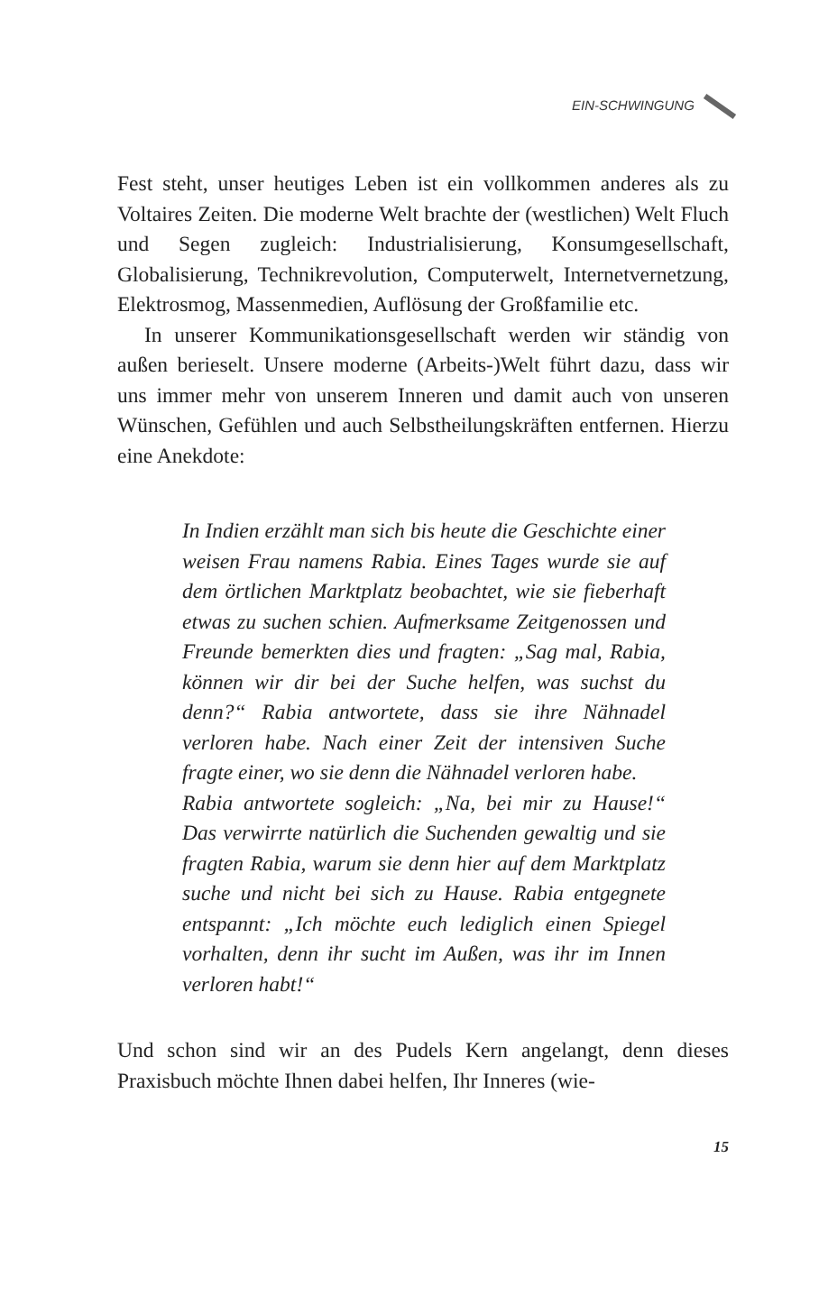EIN-SCHWINGUNG
Fest steht, unser heutiges Leben ist ein vollkommen anderes als zu Voltaires Zeiten. Die moderne Welt brachte der (westlichen) Welt Fluch und Segen zugleich: Industrialisierung, Konsumgesellschaft, Globalisierung, Technikrevolution, Computerwelt, Internetvernetzung, Elektrosmog, Massenmedien, Auflösung der Großfamilie etc.
In unserer Kommunikationsgesellschaft werden wir ständig von außen berieselt. Unsere moderne (Arbeits-)Welt führt dazu, dass wir uns immer mehr von unserem Inneren und damit auch von unseren Wünschen, Gefühlen und auch Selbstheilungskräften entfernen. Hierzu eine Anekdote:
In Indien erzählt man sich bis heute die Geschichte einer weisen Frau namens Rabia. Eines Tages wurde sie auf dem örtlichen Marktplatz beobachtet, wie sie fieberhaft etwas zu suchen schien. Aufmerksame Zeitgenossen und Freunde bemerkten dies und fragten: „Sag mal, Rabia, können wir dir bei der Suche helfen, was suchst du denn?“ Rabia antwortete, dass sie ihre Nähnadel verloren habe. Nach einer Zeit der intensiven Suche fragte einer, wo sie denn die Nähnadel verloren habe.
Rabia antwortete sogleich: „Na, bei mir zu Hause!“ Das verwirrte natürlich die Suchenden gewaltig und sie fragten Rabia, warum sie denn hier auf dem Marktplatz suche und nicht bei sich zu Hause. Rabia entgegnete entspannt: „Ich möchte euch lediglich einen Spiegel vorhalten, denn ihr sucht im Außen, was ihr im Innen verloren habt!“
Und schon sind wir an des Pudels Kern angelangt, denn dieses Praxisbuch möchte Ihnen dabei helfen, Ihr Inneres (wie-
15